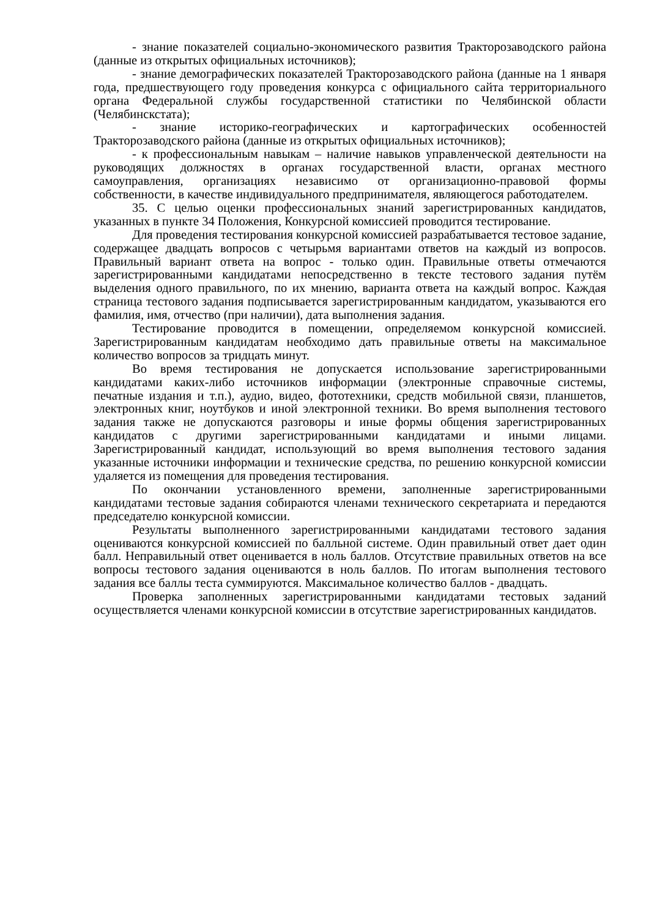- знание показателей социально-экономического развития Тракторозаводского района (данные из открытых официальных источников);
- знание демографических показателей Тракторозаводского района (данные на 1 января года, предшествующего году проведения конкурса с официального сайта территориального органа Федеральной службы государственной статистики по Челябинской области (Челябинскстата);
- знание историко-географических и картографических особенностей Тракторозаводского района (данные из открытых официальных источников);
- к профессиональным навыкам – наличие навыков управленческой деятельности на руководящих должностях в органах государственной власти, органах местного самоуправления, организациях независимо от организационно-правовой формы собственности, в качестве индивидуального предпринимателя, являющегося работодателем.
35. С целью оценки профессиональных знаний зарегистрированных кандидатов, указанных в пункте 34 Положения, Конкурсной комиссией проводится тестирование.
Для проведения тестирования конкурсной комиссией разрабатывается тестовое задание, содержащее двадцать вопросов с четырьмя вариантами ответов на каждый из вопросов. Правильный вариант ответа на вопрос - только один. Правильные ответы отмечаются зарегистрированными кандидатами непосредственно в тексте тестового задания путём выделения одного правильного, по их мнению, варианта ответа на каждый вопрос. Каждая страница тестового задания подписывается зарегистрированным кандидатом, указываются его фамилия, имя, отчество (при наличии), дата выполнения задания.
Тестирование проводится в помещении, определяемом конкурсной комиссией. Зарегистрированным кандидатам необходимо дать правильные ответы на максимальное количество вопросов за тридцать минут.
Во время тестирования не допускается использование зарегистрированными кандидатами каких-либо источников информации (электронные справочные системы, печатные издания и т.п.), аудио, видео, фототехники, средств мобильной связи, планшетов, электронных книг, ноутбуков и иной электронной техники. Во время выполнения тестового задания также не допускаются разговоры и иные формы общения зарегистрированных кандидатов с другими зарегистрированными кандидатами и иными лицами. Зарегистрированный кандидат, использующий во время выполнения тестового задания указанные источники информации и технические средства, по решению конкурсной комиссии удаляется из помещения для проведения тестирования.
По окончании установленного времени, заполненные зарегистрированными кандидатами тестовые задания собираются членами технического секретариата и передаются председателю конкурсной комиссии.
Результаты выполненного зарегистрированными кандидатами тестового задания оцениваются конкурсной комиссией по балльной системе. Один правильный ответ дает один балл. Неправильный ответ оценивается в ноль баллов. Отсутствие правильных ответов на все вопросы тестового задания оцениваются в ноль баллов. По итогам выполнения тестового задания все баллы теста суммируются. Максимальное количество баллов - двадцать.
Проверка заполненных зарегистрированными кандидатами тестовых заданий осуществляется членами конкурсной комиссии в отсутствие зарегистрированных кандидатов.